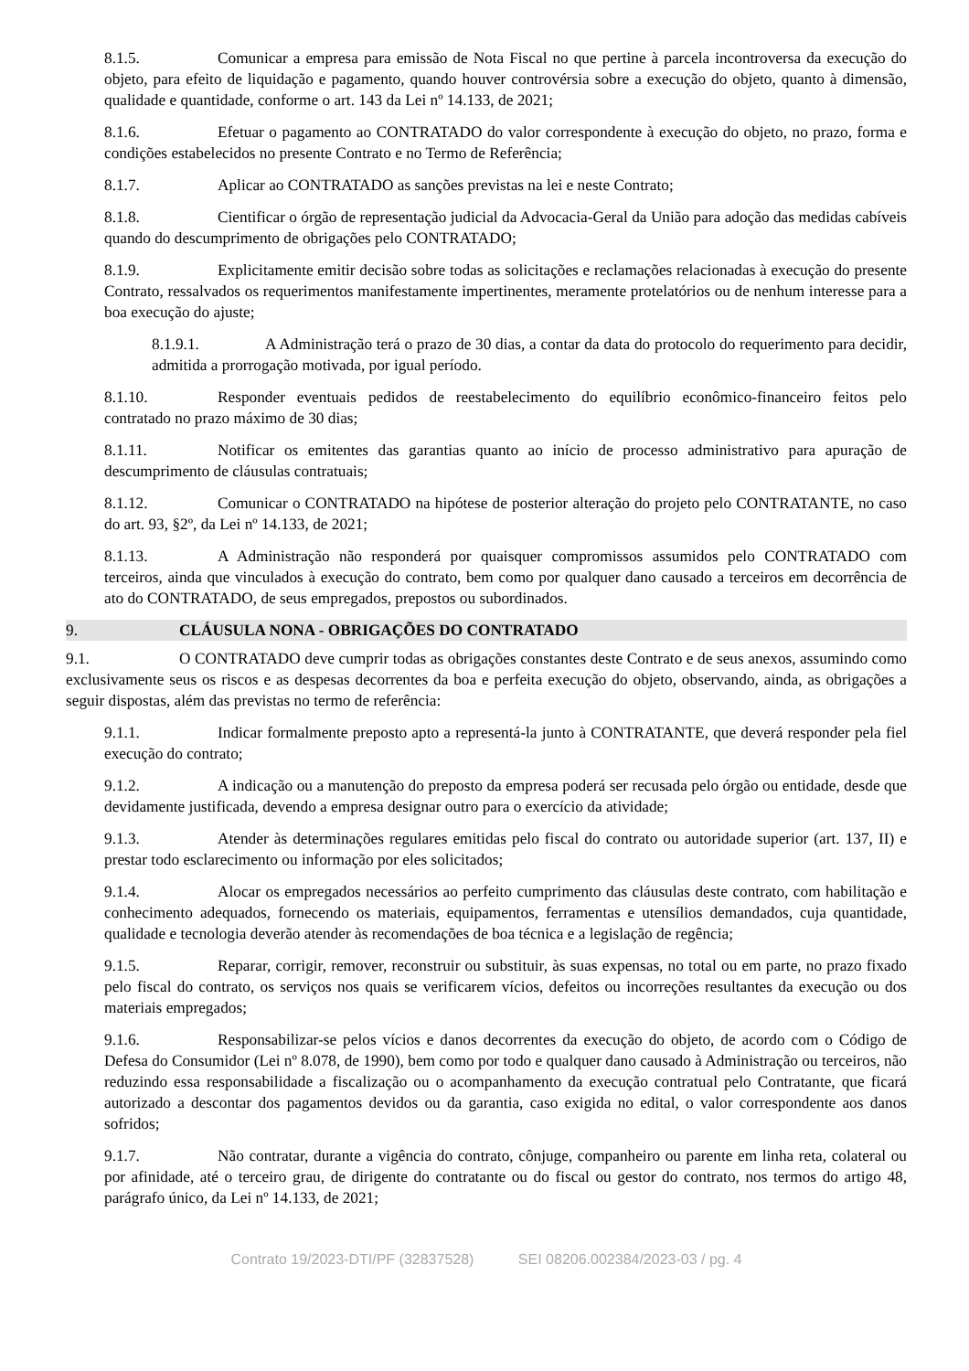8.1.5. Comunicar a empresa para emissão de Nota Fiscal no que pertine à parcela incontroversa da execução do objeto, para efeito de liquidação e pagamento, quando houver controvérsia sobre a execução do objeto, quanto à dimensão, qualidade e quantidade, conforme o art. 143 da Lei nº 14.133, de 2021;
8.1.6. Efetuar o pagamento ao CONTRATADO do valor correspondente à execução do objeto, no prazo, forma e condições estabelecidos no presente Contrato e no Termo de Referência;
8.1.7. Aplicar ao CONTRATADO as sanções previstas na lei e neste Contrato;
8.1.8. Cientificar o órgão de representação judicial da Advocacia-Geral da União para adoção das medidas cabíveis quando do descumprimento de obrigações pelo CONTRATADO;
8.1.9. Explicitamente emitir decisão sobre todas as solicitações e reclamações relacionadas à execução do presente Contrato, ressalvados os requerimentos manifestamente impertinentes, meramente protelatórios ou de nenhum interesse para a boa execução do ajuste;
8.1.9.1. A Administração terá o prazo de 30 dias, a contar da data do protocolo do requerimento para decidir, admitida a prorrogação motivada, por igual período.
8.1.10. Responder eventuais pedidos de reestabelecimento do equilíbrio econômico-financeiro feitos pelo contratado no prazo máximo de 30 dias;
8.1.11. Notificar os emitentes das garantias quanto ao início de processo administrativo para apuração de descumprimento de cláusulas contratuais;
8.1.12. Comunicar o CONTRATADO na hipótese de posterior alteração do projeto pelo CONTRATANTE, no caso do art. 93, §2º, da Lei nº 14.133, de 2021;
8.1.13. A Administração não responderá por quaisquer compromissos assumidos pelo CONTRATADO com terceiros, ainda que vinculados à execução do contrato, bem como por qualquer dano causado a terceiros em decorrência de ato do CONTRATADO, de seus empregados, prepostos ou subordinados.
9. CLÁUSULA NONA - OBRIGAÇÕES DO CONTRATADO
9.1. O CONTRATADO deve cumprir todas as obrigações constantes deste Contrato e de seus anexos, assumindo como exclusivamente seus os riscos e as despesas decorrentes da boa e perfeita execução do objeto, observando, ainda, as obrigações a seguir dispostas, além das previstas no termo de referência:
9.1.1. Indicar formalmente preposto apto a representá-la junto à CONTRATANTE, que deverá responder pela fiel execução do contrato;
9.1.2. A indicação ou a manutenção do preposto da empresa poderá ser recusada pelo órgão ou entidade, desde que devidamente justificada, devendo a empresa designar outro para o exercício da atividade;
9.1.3. Atender às determinações regulares emitidas pelo fiscal do contrato ou autoridade superior (art. 137, II) e prestar todo esclarecimento ou informação por eles solicitados;
9.1.4. Alocar os empregados necessários ao perfeito cumprimento das cláusulas deste contrato, com habilitação e conhecimento adequados, fornecendo os materiais, equipamentos, ferramentas e utensílios demandados, cuja quantidade, qualidade e tecnologia deverão atender às recomendações de boa técnica e a legislação de regência;
9.1.5. Reparar, corrigir, remover, reconstruir ou substituir, às suas expensas, no total ou em parte, no prazo fixado pelo fiscal do contrato, os serviços nos quais se verificarem vícios, defeitos ou incorreções resultantes da execução ou dos materiais empregados;
9.1.6. Responsabilizar-se pelos vícios e danos decorrentes da execução do objeto, de acordo com o Código de Defesa do Consumidor (Lei nº 8.078, de 1990), bem como por todo e qualquer dano causado à Administração ou terceiros, não reduzindo essa responsabilidade a fiscalização ou o acompanhamento da execução contratual pelo Contratante, que ficará autorizado a descontar dos pagamentos devidos ou da garantia, caso exigida no edital, o valor correspondente aos danos sofridos;
9.1.7. Não contratar, durante a vigência do contrato, cônjuge, companheiro ou parente em linha reta, colateral ou por afinidade, até o terceiro grau, de dirigente do contratante ou do fiscal ou gestor do contrato, nos termos do artigo 48, parágrafo único, da Lei nº 14.133, de 2021;
Contrato 19/2023-DTI/PF (32837528) SEI 08206.002384/2023-03 / pg. 4